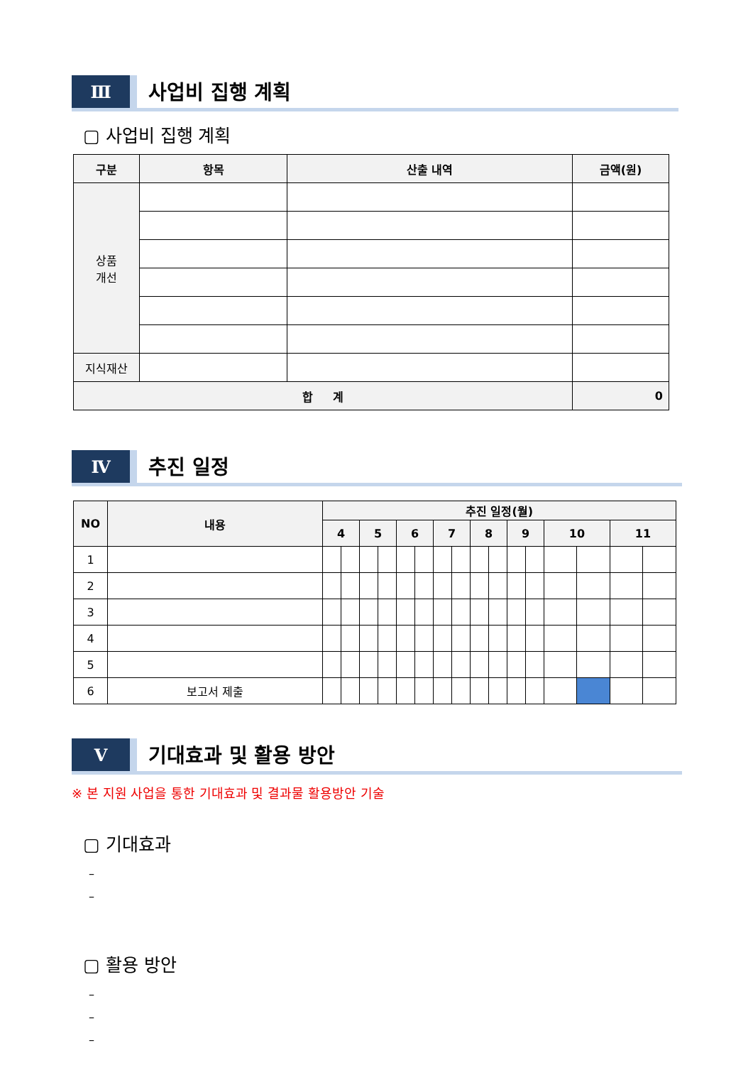Ⅲ
사업비 집행 계획
▢ 사업비 집행 계획
| 구분 | 항목 | 산출 내역 | 금액(원) |
| --- | --- | --- | --- |
| 상품 개선 | | | |
| 지식재산 | | | |
| 합 계 | | | 0 |
Ⅳ
추진 일정
| NO | 내용 | 추진 일정(월) | | | | | | | | | | | | | | | |
| --- | --- | --- | --- | --- | --- | --- | --- | --- | --- | --- | --- | --- | --- | --- | --- | --- | --- |
| | | 4 | | 5 | | 6 | | 7 | | 8 | | 9 | | 10 | | 11 | |
| 1 | | | | | | | | | | | | | | | | | |
| 2 | | | | | | | | | | | | | | | | | |
| 3 | | | | | | | | | | | | | | | | | |
| 4 | | | | | | | | | | | | | | | | | |
| 5 | | | | | | | | | | | | | | | | | |
| 6 | 보고서 제출 | | | | | | | | | | | | | | | | |
Ⅴ
기대효과 및 활용 방안
※ 본 지원 사업을 통한 기대효과 및 결과물 활용방안 기술
▢ 기대효과
–
–
▢ 활용 방안
–
–
–